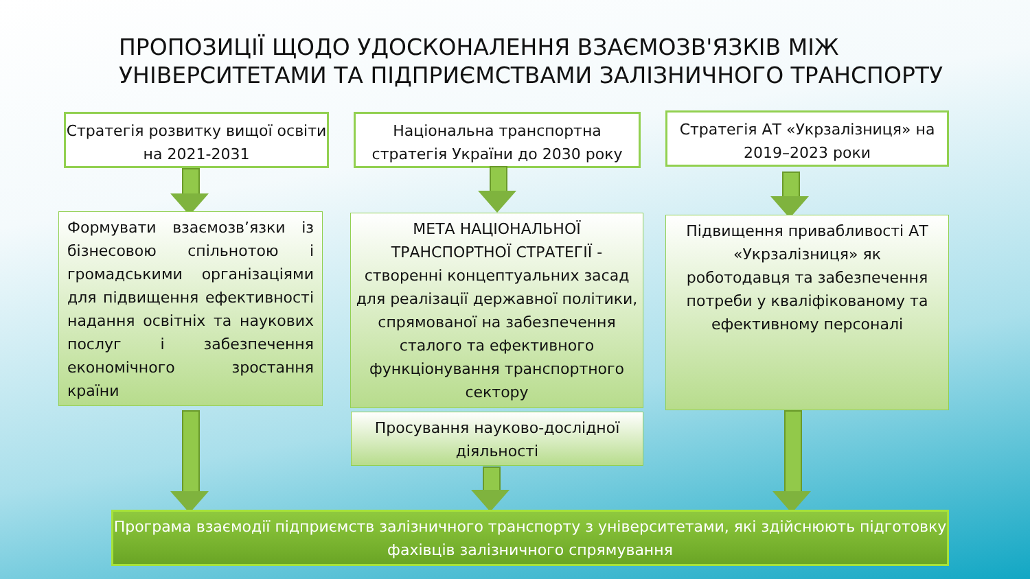ПРОПОЗИЦІЇ ЩОДО УДОСКОНАЛЕННЯ ВЗАЄМОЗВ'ЯЗКІВ МІЖ
УНІВЕРСИТЕТАМИ ТА ПІДПРИЄМСТВАМИ ЗАЛІЗНИЧНОГО ТРАНСПОРТУ
Стратегія розвитку вищої освіти на 2021-2031
Національна транспортна стратегія України до 2030 року
Стратегія АТ «Укрзалізниця» на 2019–2023 роки
Формувати взаємозв’язки із бізнесовою спільнотою і громадськими організаціями для підвищення ефективності надання освітніх та наукових послуг і забезпечення економічного зростання країни
МЕТА НАЦІОНАЛЬНОЇ ТРАНСПОРТНОЇ СТРАТЕГІЇ - створенні концептуальних засад для реалізації державної політики, спрямованої на забезпечення сталого та ефективного функціонування транспортного сектору
Підвищення привабливості АТ «Укрзалізниця» як роботодавця та забезпечення потреби у кваліфікованому та ефективному персоналі
Просування науково-дослідної діяльності
Програма взаємодії підприємств залізничного транспорту з університетами, які здійснюють підготовку фахівців залізничного спрямування